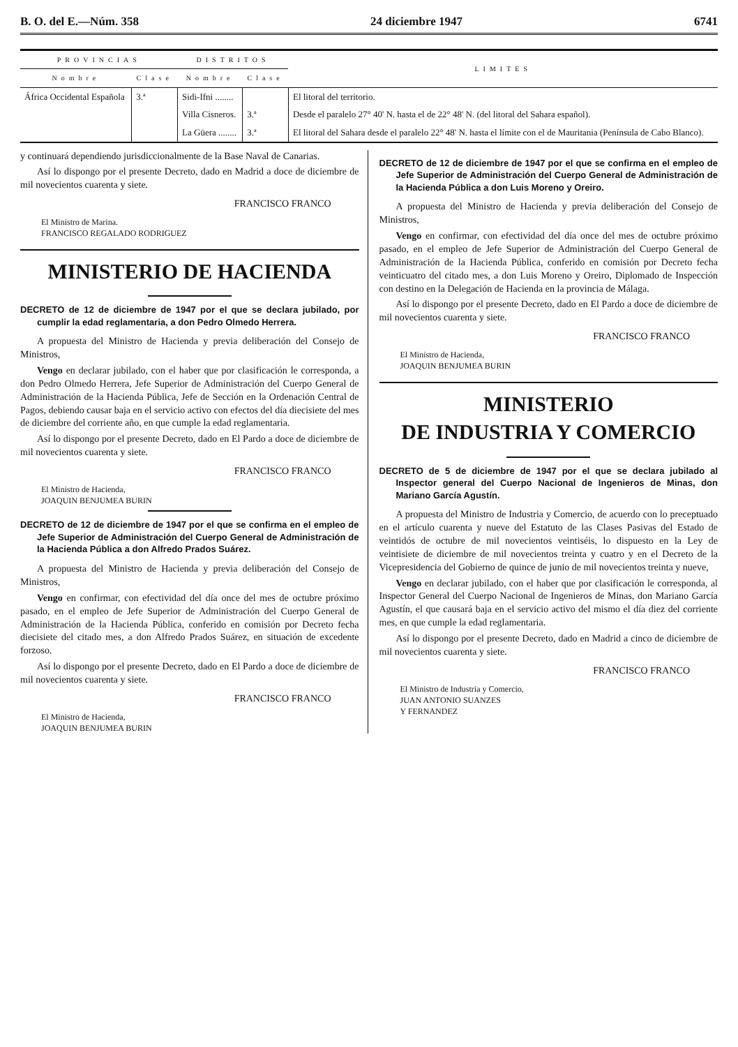B. O. del E.—Núm. 358 24 diciembre 1947 6741
| PROVINCIAS | | DISTRITOS | | LIMITES |
| --- | --- | --- | --- | --- |
| Nombre | Clase | Nombre | Clase | |
| África Occidental Española | 3.ª | Sidi-Ifni ........ | | El litoral del territorio. |
| | | Villa Cisneros. | 3.ª | Desde el paralelo 27° 40' N. hasta el de 22° 48' N. (del litoral del Sahara español). |
| | | La Güera ........ | 3.ª | El litoral del Sahara desde el paralelo 22° 48' N. hasta el límite con el de Mauritania (Península de Cabo Blanco). |
y continuará dependiendo jurisdiccionalmente de la Base Naval de Canarias.
Así lo dispongo por el presente Decreto, dado en Madrid a doce de diciembre de mil novecientos cuarenta y siete.
FRANCISCO FRANCO
El Ministro de Marina.
FRANCISCO REGALADO RODRIGUEZ
MINISTERIO DE HACIENDA
DECRETO de 12 de diciembre de 1947 por el que se declara jubilado, por cumplir la edad reglamentaria, a don Pedro Olmedo Herrera.
A propuesta del Ministro de Hacienda y previa deliberación del Consejo de Ministros,
Vengo en declarar jubilado, con el haber que por clasificación le corresponda, a don Pedro Olmedo Herrera, Jefe Superior de Administración del Cuerpo General de Administración de la Hacienda Pública, Jefe de Sección en la Ordenación Central de Pagos, debiendo causar baja en el servicio activo con efectos del día diecisiete del mes de diciembre del corriente año, en que cumple la edad reglamentaria.
Así lo dispongo por el presente Decreto, dado en El Pardo a doce de diciembre de mil novecientos cuarenta y siete.
FRANCISCO FRANCO
El Ministro de Hacienda,
JOAQUIN BENJUMEA BURIN
DECRETO de 12 de diciembre de 1947 por el que se confirma en el empleo de Jefe Superior de Administración del Cuerpo General de Administración de la Hacienda Pública a don Alfredo Prados Suárez.
A propuesta del Ministro de Hacienda y previa deliberación del Consejo de Ministros,
Vengo en confirmar, con efectividad del día once del mes de octubre próximo pasado, en el empleo de Jefe Superior de Administración del Cuerpo General de Administración de la Hacienda Pública, conferido en comisión por Decreto fecha diecisiete del citado mes, a don Alfredo Prados Suárez, en situación de excedente forzoso.
Así lo dispongo por el presente Decreto, dado en El Pardo a doce de diciembre de mil novecientos cuarenta y siete.
FRANCISCO FRANCO
El Ministro de Hacienda,
JOAQUIN BENJUMEA BURIN
DECRETO de 12 de diciembre de 1947 por el que se confirma en el empleo de Jefe Superior de Administración del Cuerpo General de Administración de la Hacienda Pública a don Luis Moreno y Oreiro.
A propuesta del Ministro de Hacienda y previa deliberación del Consejo de Ministros,
Vengo en confirmar, con efectividad del día once del mes de octubre próximo pasado, en el empleo de Jefe Superior de Administración del Cuerpo General de Administración de la Hacienda Pública, conferido en comisión por Decreto fecha veinticuatro del citado mes, a don Luis Moreno y Oreiro, Diplomado de Inspección con destino en la Delegación de Hacienda en la provincia de Málaga.
Así lo dispongo por el presente Decreto, dado en El Pardo a doce de diciembre de mil novecientos cuarenta y siete.
FRANCISCO FRANCO
El Ministro de Hacienda,
JOAQUIN BENJUMEA BURIN
MINISTERIO
DE INDUSTRIA Y COMERCIO
DECRETO de 5 de diciembre de 1947 por el que se declara jubilado al Inspector general del Cuerpo Nacional de Ingenieros de Minas, don Mariano García Agustín.
A propuesta del Ministro de Industria y Comercio, de acuerdo con lo preceptuado en el artículo cuarenta y nueve del Estatuto de las Clases Pasivas del Estado de veintidós de octubre de mil novecientos veintiséis, lo dispuesto en la Ley de veintisiete de diciembre de mil novecientos treinta y cuatro y en el Decreto de la Vicepresidencia del Gobierno de quince de junio de mil novecientos treinta y nueve,
Vengo en declarar jubilado, con el haber que por clasificación le corresponda, al Inspector General del Cuerpo Nacional de Ingenieros de Minas, don Mariano García Agustín, el que causará baja en el servicio activo del mismo el día diez del corriente mes, en que cumple la edad reglamentaria.
Así lo dispongo por el presente Decreto, dado en Madrid a cinco de diciembre de mil novecientos cuarenta y siete.
FRANCISCO FRANCO
El Ministro de Industria y Comercio,
JUAN ANTONIO SUANZES
Y FERNANDEZ